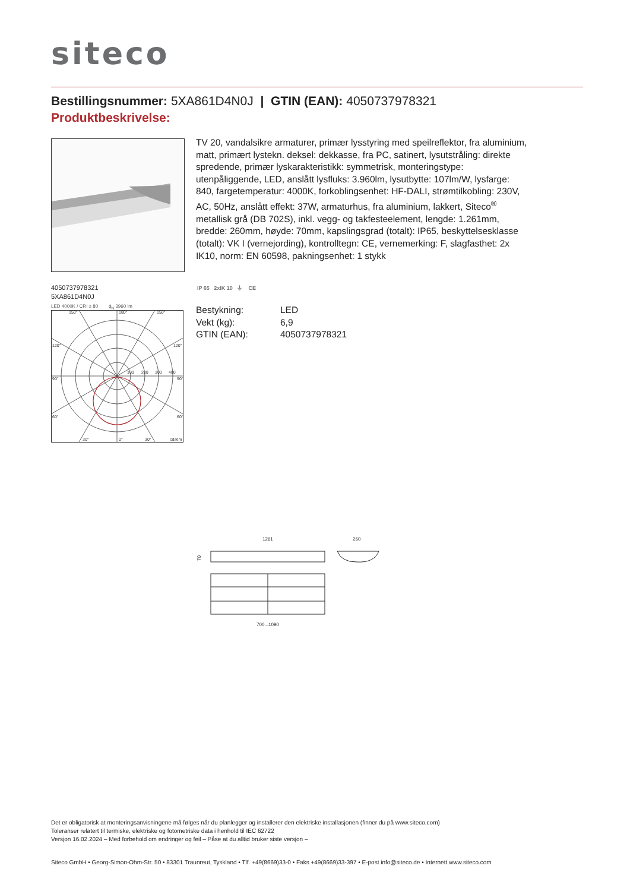siteco
Bestillingsnummer: 5XA861D4N0J | GTIN (EAN): 4050737978321
Produktbeskrivelse:
TV 20, vandalsikre armaturer, primær lysstyring med speilreflektor, fra aluminium, matt, primært lystekn. deksel: dekkasse, fra PC, satinert, lysutstråling: direkte spredende, primær lyskarakteristikk: symmetrisk, monteringstype: utenpåliggende, LED, anslått lysfluks: 3.960lm, lysutbytte: 107lm/W, lysfarge: 840, fargetemperatur: 4000K, forkoblingsenhet: HF-DALI, strømtilkobling: 230V, AC, 50Hz, anslått effekt: 37W, armaturhus, fra aluminium, lakkert, Siteco<sup>®</sup> metallisk grå (DB 702S), inkl. vegg- og takfesteelement, lengde: 1.261mm, bredde: 260mm, høyde: 70mm, kapslingsgrad (totalt): IP65, beskyttelsesklasse (totalt): VK I (vernejording), kontrolltegn: CE, vernemerking: F, slagfasthet: 2x IK10, norm: EN 60598, pakningsenhet: 1 stykk
4050737978321
5XA861D4N0J
LED 4000K / CRI ≥ 80 ϕ<sub>N</sub> 3960 lm
150°
180°
150°
120°
120°
90°
90°
60°
60°
30°
0°
30°
cd/klm
100
200
300
400
IP 65 2xIK 10 ⏚ CE
| Bestykning: | LED |
| Vekt (kg): | 6,9 |
| GTIN (EAN): | 4050737978321 |
1261
260
70
700...1090
Det er obligatorisk at monteringsanvisningene må følges når du planlegger og installerer den elektriske installasjonen (finner du på www.siteco.com)
Toleranser relatert til termiske, elektriske og fotometriske data i henhold til IEC 62722
Versjon 16.02.2024 – Med forbehold om endringer og feil – Påse at du alltid bruker siste versjon –
Siteco GmbH • Georg-Simon-Ohm-Str. 50 • 83301 Traunreut, Tyskland • Tlf. +49(8669)33-0 • Faks +49(8669)33-397 • E-post info@siteco.de • Internett www.siteco.com